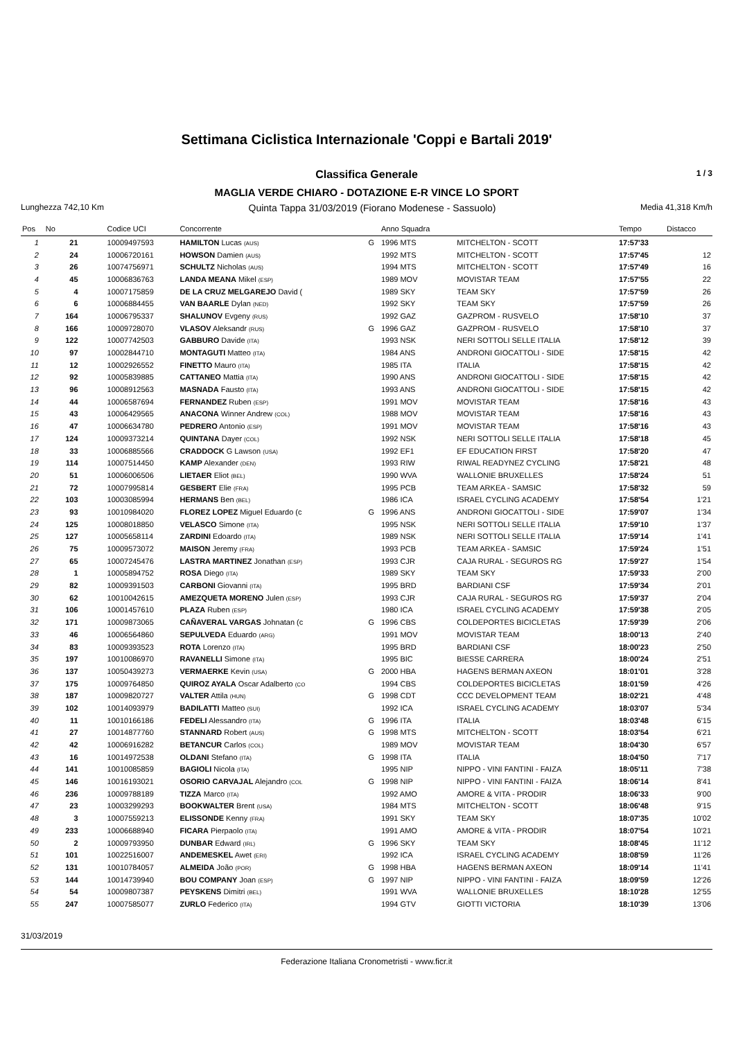Settimana Ciclistica Internazionale 'Coppi e Bartali 2019'
Classifica Generale 1 / 3
MAGLIA VERDE CHIARO - DOTAZIONE E-R VINCE LO SPORT
Lunghezza 742,10 Km Quinta Tappa 31/03/2019 (Fiorano Modenese - Sassuolo) Media 41,318 Km/h
| Pos | No | Codice UCI | Concorrente | | Anno Squadra | | Tempo | Distacco |
| --- | --- | --- | --- | --- | --- | --- | --- | --- |
| 1 | 21 | 10009497593 | HAMILTON Lucas (AUS) | G | 1996 MTS | MITCHELTON - SCOTT | 17:57'33 | |
| 2 | 24 | 10006720161 | HOWSON Damien (AUS) | | 1992 MTS | MITCHELTON - SCOTT | 17:57'45 | 12 |
| 3 | 26 | 10074756971 | SCHULTZ Nicholas (AUS) | | 1994 MTS | MITCHELTON - SCOTT | 17:57'49 | 16 |
| 4 | 45 | 10006836763 | LANDA MEANA Mikel (ESP) | | 1989 MOV | MOVISTAR TEAM | 17:57'55 | 22 |
| 5 | 4 | 10007175859 | DE LA CRUZ MELGAREJO David ( | | 1989 SKY | TEAM SKY | 17:57'59 | 26 |
| 6 | 6 | 10006884455 | VAN BAARLE Dylan (NED) | | 1992 SKY | TEAM SKY | 17:57'59 | 26 |
| 7 | 164 | 10006795337 | SHALUNOV Evgeny (RUS) | | 1992 GAZ | GAZPROM - RUSVELO | 17:58'10 | 37 |
| 8 | 166 | 10009728070 | VLASOV Aleksandr (RUS) | G | 1996 GAZ | GAZPROM - RUSVELO | 17:58'10 | 37 |
| 9 | 122 | 10007742503 | GABBURO Davide (ITA) | | 1993 NSK | NERI SOTTOLI SELLE ITALIA | 17:58'12 | 39 |
| 10 | 97 | 10002844710 | MONTAGUTI Matteo (ITA) | | 1984 ANS | ANDRONI GIOCATTOLI - SIDE | 17:58'15 | 42 |
| 11 | 12 | 10002926552 | FINETTO Mauro (ITA) | | 1985 ITA | ITALIA | 17:58'15 | 42 |
| 12 | 92 | 10005839885 | CATTANEO Mattia (ITA) | | 1990 ANS | ANDRONI GIOCATTOLI - SIDE | 17:58'15 | 42 |
| 13 | 96 | 10008912563 | MASNADA Fausto (ITA) | | 1993 ANS | ANDRONI GIOCATTOLI - SIDE | 17:58'15 | 42 |
| 14 | 44 | 10006587694 | FERNANDEZ Ruben (ESP) | | 1991 MOV | MOVISTAR TEAM | 17:58'16 | 43 |
| 15 | 43 | 10006429565 | ANACONA Winner Andrew (COL) | | 1988 MOV | MOVISTAR TEAM | 17:58'16 | 43 |
| 16 | 47 | 10006634780 | PEDRERO Antonio (ESP) | | 1991 MOV | MOVISTAR TEAM | 17:58'16 | 43 |
| 17 | 124 | 10009373214 | QUINTANA Dayer (COL) | | 1992 NSK | NERI SOTTOLI SELLE ITALIA | 17:58'18 | 45 |
| 18 | 33 | 10006885566 | CRADDOCK G Lawson (USA) | | 1992 EF1 | EF EDUCATION FIRST | 17:58'20 | 47 |
| 19 | 114 | 10007514450 | KAMP Alexander (DEN) | | 1993 RIW | RIWAL READYNEZ CYCLING | 17:58'21 | 48 |
| 20 | 51 | 10006006506 | LIETAER Eliot (BEL) | | 1990 WVA | WALLONIE BRUXELLES | 17:58'24 | 51 |
| 21 | 72 | 10007995814 | GESBERT Elie (FRA) | | 1995 PCB | TEAM ARKEA - SAMSIC | 17:58'32 | 59 |
| 22 | 103 | 10003085994 | HERMANS Ben (BEL) | | 1986 ICA | ISRAEL CYCLING ACADEMY | 17:58'54 | 1'21 |
| 23 | 93 | 10010984020 | FLOREZ LOPEZ Miguel Eduardo (c | G | 1996 ANS | ANDRONI GIOCATTOLI - SIDE | 17:59'07 | 1'34 |
| 24 | 125 | 10008018850 | VELASCO Simone (ITA) | | 1995 NSK | NERI SOTTOLI SELLE ITALIA | 17:59'10 | 1'37 |
| 25 | 127 | 10005658114 | ZARDINI Edoardo (ITA) | | 1989 NSK | NERI SOTTOLI SELLE ITALIA | 17:59'14 | 1'41 |
| 26 | 75 | 10009573072 | MAISON Jeremy (FRA) | | 1993 PCB | TEAM ARKEA - SAMSIC | 17:59'24 | 1'51 |
| 27 | 65 | 10007245476 | LASTRA MARTINEZ Jonathan (ESP) | | 1993 CJR | CAJA RURAL - SEGUROS RG | 17:59'27 | 1'54 |
| 28 | 1 | 10005894752 | ROSA Diego (ITA) | | 1989 SKY | TEAM SKY | 17:59'33 | 2'00 |
| 29 | 82 | 10009391503 | CARBONI Giovanni (ITA) | | 1995 BRD | BARDIANI CSF | 17:59'34 | 2'01 |
| 30 | 62 | 10010042615 | AMEZQUETA MORENO Julen (ESP) | | 1993 CJR | CAJA RURAL - SEGUROS RG | 17:59'37 | 2'04 |
| 31 | 106 | 10001457610 | PLAZA Ruben (ESP) | | 1980 ICA | ISRAEL CYCLING ACADEMY | 17:59'38 | 2'05 |
| 32 | 171 | 10009873065 | CAÑAVERAL VARGAS Johnatan (c | G | 1996 CBS | COLDEPORTES BICICLETAS | 17:59'39 | 2'06 |
| 33 | 46 | 10006564860 | SEPULVEDA Eduardo (ARG) | | 1991 MOV | MOVISTAR TEAM | 18:00'13 | 2'40 |
| 34 | 83 | 10009393523 | ROTA Lorenzo (ITA) | | 1995 BRD | BARDIANI CSF | 18:00'23 | 2'50 |
| 35 | 197 | 10010086970 | RAVANELLI Simone (ITA) | | 1995 BIC | BIESSE CARRERA | 18:00'24 | 2'51 |
| 36 | 137 | 10050439273 | VERMAERKE Kevin (USA) | G | 2000 HBA | HAGENS BERMAN AXEON | 18:01'01 | 3'28 |
| 37 | 175 | 10009764850 | QUIROZ AYALA Oscar Adalberto (CO | | 1994 CBS | COLDEPORTES BICICLETAS | 18:01'59 | 4'26 |
| 38 | 187 | 10009820727 | VALTER Attila (HUN) | G | 1998 CDT | CCC DEVELOPMENT TEAM | 18:02'21 | 4'48 |
| 39 | 102 | 10014093979 | BADILATTI Matteo (SUI) | | 1992 ICA | ISRAEL CYCLING ACADEMY | 18:03'07 | 5'34 |
| 40 | 11 | 10010166186 | FEDELI Alessandro (ITA) | G | 1996 ITA | ITALIA | 18:03'48 | 6'15 |
| 41 | 27 | 10014877760 | STANNARD Robert (AUS) | G | 1998 MTS | MITCHELTON - SCOTT | 18:03'54 | 6'21 |
| 42 | 42 | 10006916282 | BETANCUR Carlos (COL) | | 1989 MOV | MOVISTAR TEAM | 18:04'30 | 6'57 |
| 43 | 16 | 10014972538 | OLDANI Stefano (ITA) | G | 1998 ITA | ITALIA | 18:04'50 | 7'17 |
| 44 | 141 | 10010085859 | BAGIOLI Nicola (ITA) | | 1995 NIP | NIPPO - VINI FANTINI - FAIZA | 18:05'11 | 7'38 |
| 45 | 146 | 10016193021 | OSORIO CARVAJAL Alejandro (COL | G | 1998 NIP | NIPPO - VINI FANTINI - FAIZA | 18:06'14 | 8'41 |
| 46 | 236 | 10009788189 | TIZZA Marco (ITA) | | 1992 AMO | AMORE & VITA - PRODIR | 18:06'33 | 9'00 |
| 47 | 23 | 10003299293 | BOOKWALTER Brent (USA) | | 1984 MTS | MITCHELTON - SCOTT | 18:06'48 | 9'15 |
| 48 | 3 | 10007559213 | ELISSONDE Kenny (FRA) | | 1991 SKY | TEAM SKY | 18:07'35 | 10'02 |
| 49 | 233 | 10006688940 | FICARA Pierpaolo (ITA) | | 1991 AMO | AMORE & VITA - PRODIR | 18:07'54 | 10'21 |
| 50 | 2 | 10009793950 | DUNBAR Edward (IRL) | G | 1996 SKY | TEAM SKY | 18:08'45 | 11'12 |
| 51 | 101 | 10022516007 | ANDEMESKEL Awet (ERI) | | 1992 ICA | ISRAEL CYCLING ACADEMY | 18:08'59 | 11'26 |
| 52 | 131 | 10010784057 | ALMEIDA João (POR) | G | 1998 HBA | HAGENS BERMAN AXEON | 18:09'14 | 11'41 |
| 53 | 144 | 10014739940 | BOU COMPANY Joan (ESP) | G | 1997 NIP | NIPPO - VINI FANTINI - FAIZA | 18:09'59 | 12'26 |
| 54 | 54 | 10009807387 | PEYSKENS Dimitri (BEL) | | 1991 WVA | WALLONIE BRUXELLES | 18:10'28 | 12'55 |
| 55 | 247 | 10007585077 | ZURLO Federico (ITA) | | 1994 GTV | GIOTTI VICTORIA | 18:10'39 | 13'06 |
31/03/2019
Federazione Italiana Cronometristi - www.ficr.it